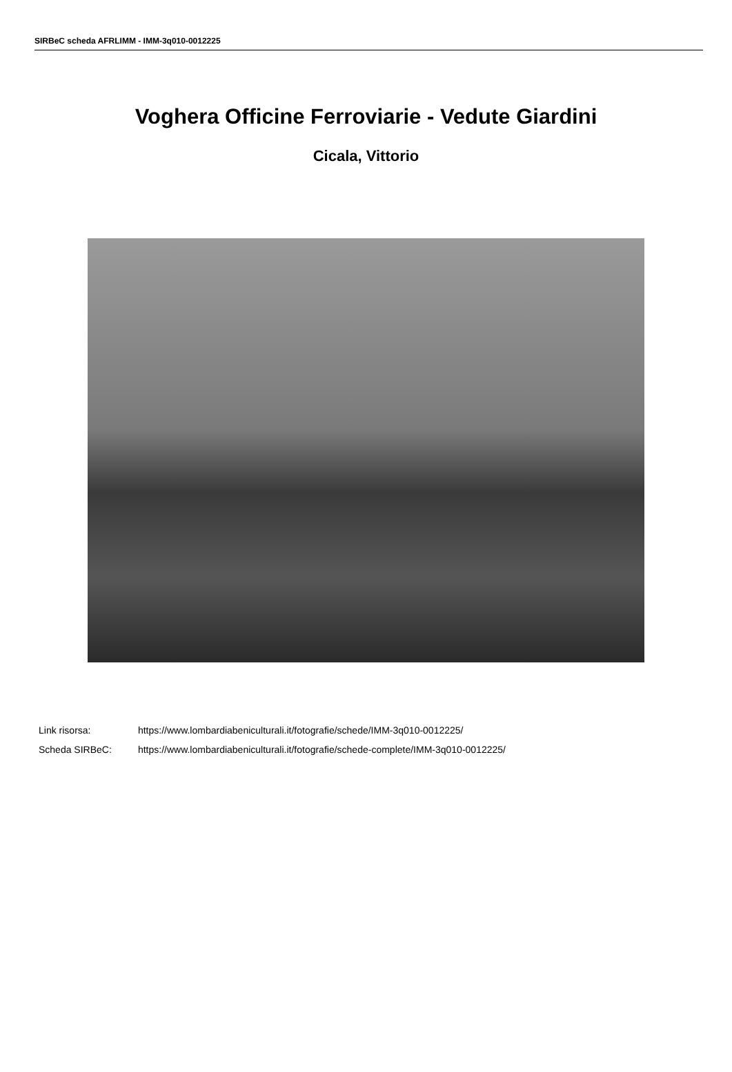SIRBeC scheda AFRLIMM - IMM-3q010-0012225
Voghera Officine Ferroviarie - Vedute Giardini
Cicala, Vittorio
Link risorsa: https://www.lombardiabeniculturali.it/fotografie/schede/IMM-3q010-0012225/
Scheda SIRBeC: https://www.lombardiabeniculturali.it/fotografie/schede-complete/IMM-3q010-0012225/